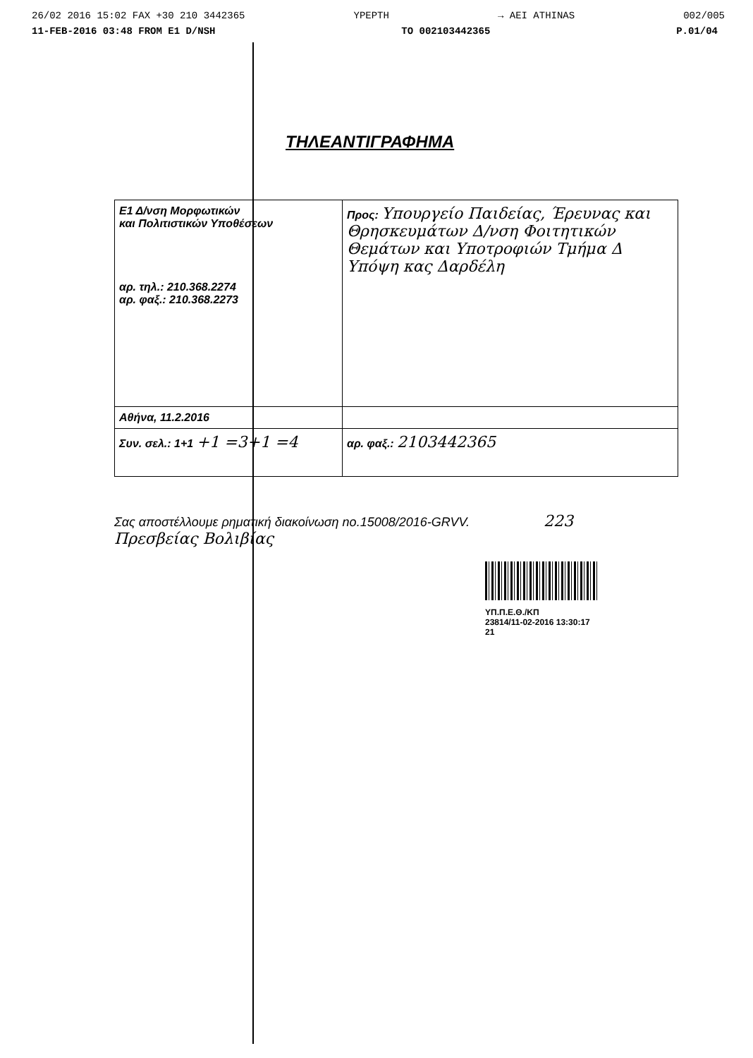26/02 2016 15:02 FAX +30 210 3442365 YPEPTH → AEI ATHINAS 002/005
11-FEB-2016 03:48 FROM E1 D/NSH TO 002103442365 P.01/04
ΤΗΛΕΑΝΤΙΓΡΑΦΗΜΑ
| Ε1 Δ/νση Μορφωτικών και Πολιτιστικών Υποθέσεων αρ. τηλ.: 210.368.2274 αρ. φαξ.: 210.368.2273 | Προς: Υπουργείο Παιδείας, Έρευνας και Θρησκευμάτων Δ/νση Φοιτητικών Θεμάτων και Υποτροφιών Τμήμα Δ Υπόψη κας Δαρδέλη |
| Αθήνα, 11.2.2016 | |
| Συν. σελ.: 1+1 +1 =3+1 =4 | αρ. φαξ.: 2103442365 |
Σας αποστέλλουμε ρηματική διακοίνωση no.15008/2016-GRVV. 223
Πρεσβείας Βολιβίας
ΥΠ.Π.Ε.Θ./ΚΠ
23814/11-02-2016 13:30:17
21